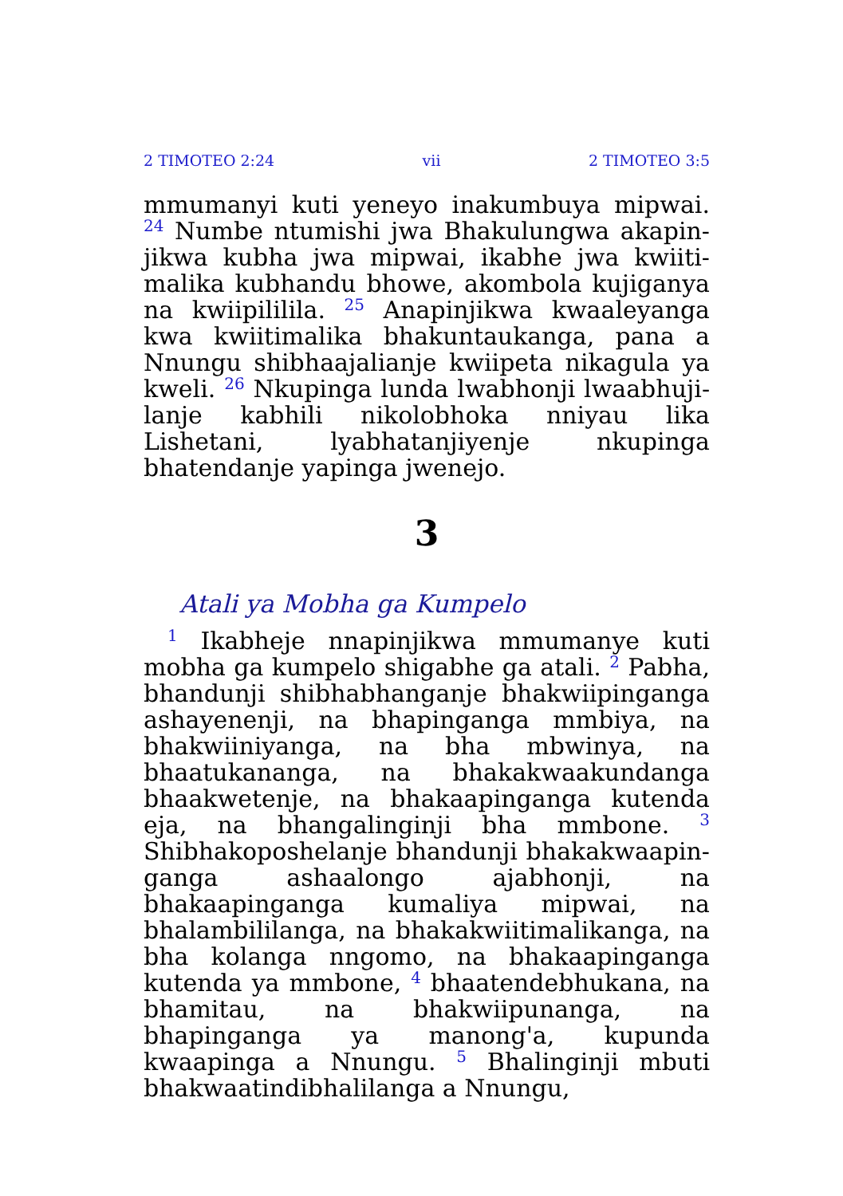2 TIMOTEO 2:24 vii 2 TIMOTEO 3:5
mmumanyi kuti yeneyo inakumbuya mipwai. <sup>24</sup> Numbe ntumishi jwa Bhakulungwa akapin­jikwa kubha jwa mipwai, ikabhe jwa kwiiti­malika kubhandu bhowe, akombola kujiganya na kwiipililila. <sup>25</sup> Anapinjikwa kwaaleyanga kwa kwiitimalika bhakuntaukanga, pana a Nnungu shibhaajalianje kwiipeta nikagula ya kweli. <sup>26</sup> Nkupinga lunda lwabhonji lwaabhuji­lanje kabhili nikolobhoka nniyau lika Lishetani, lyabhatanjiyenje nkupinga bhatendanje yapinga jwenejo.
3
Atali ya Mobha ga Kumpelo
<sup>1</sup> Ikabheje nnapinjikwa mmumanye kuti mobha ga kumpelo shigabhe ga atali. <sup>2</sup> Pabha, bhandunji shibhabhanganje bhakwiipinganga ashayenenji, na bhapinganga mmbiya, na bhakwiiniyanga, na bha mbwinya, na bhaatukananga, na bhakakwaakundanga bhaakwetenje, na bhakaapinganga kutenda eja, na bhangalinginji bha mmbone. <sup>3</sup> Shibhakoposhelanje bhandunji bhakakwaapin­ganga ashaalongo ajabhonji, na bhakaapinganga kumaliya mipwai, na bhalambililanga, na bhakakwiitimalikanga, na bha kolanga nngomo, na bhakaapinganga kutenda ya mmbone, <sup>4</sup> bhaatendebhukana, na bhamitau, na bhakwiipunanga, na bhapinganga ya manong'a, kupunda kwaapinga a Nnungu. <sup>5</sup> Bhalinginji mbuti bhakwaatindibhalilanga a Nnungu,